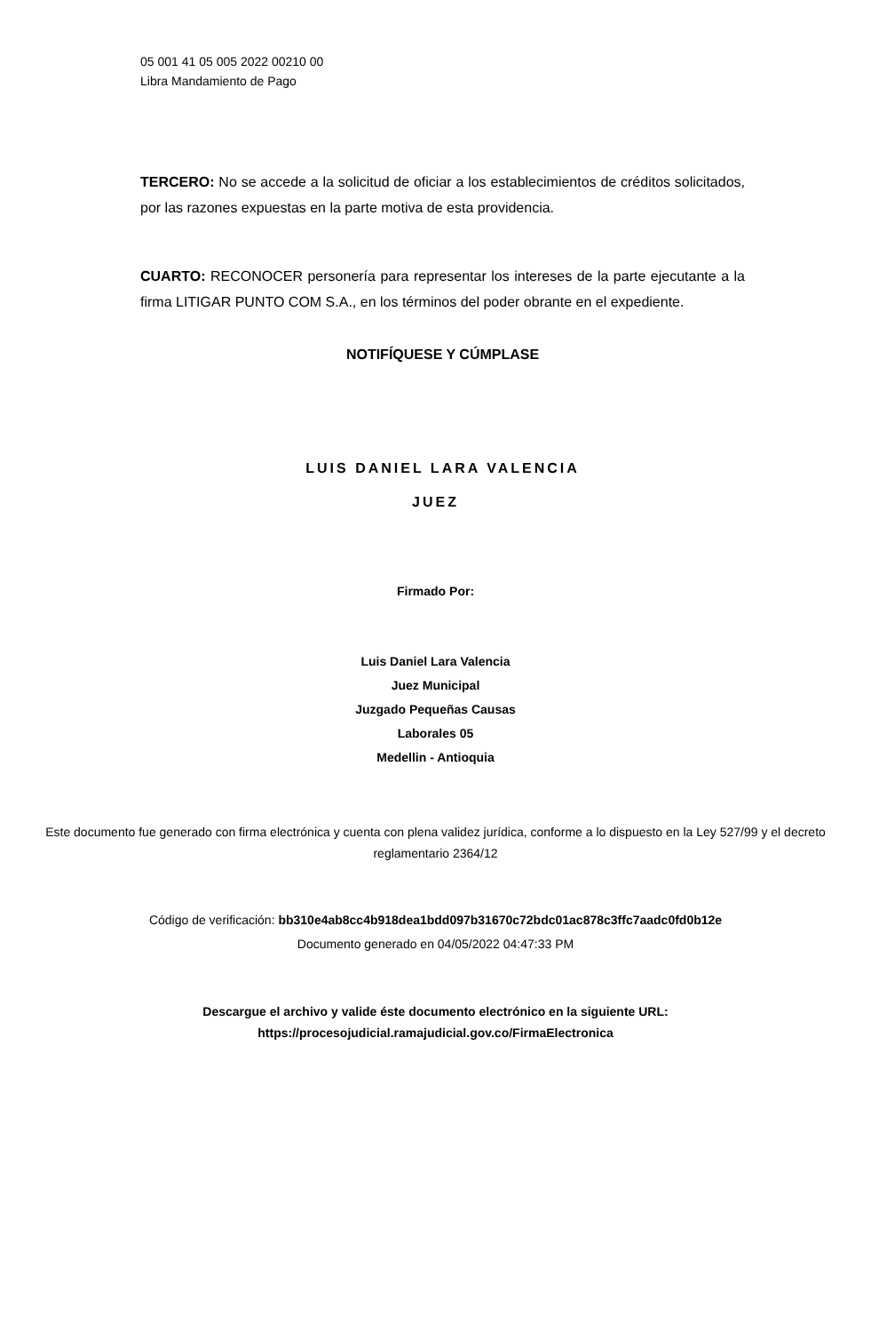05 001 41 05 005 2022 00210 00
Libra Mandamiento de Pago
TERCERO: No se accede a la solicitud de oficiar a los establecimientos de créditos solicitados, por las razones expuestas en la parte motiva de esta providencia.
CUARTO: RECONOCER personería para representar los intereses de la parte ejecutante a la firma LITIGAR PUNTO COM S.A., en los términos del poder obrante en el expediente.
NOTIFÍQUESE Y CÚMPLASE
LUIS DANIEL LARA VALENCIA
JUEZ
Firmado Por:
Luis Daniel Lara Valencia
Juez Municipal
Juzgado Pequeñas Causas
Laborales 05
Medellin - Antioquia
Este documento fue generado con firma electrónica y cuenta con plena validez jurídica, conforme a lo dispuesto en la Ley 527/99 y el decreto reglamentario 2364/12
Código de verificación: bb310e4ab8cc4b918dea1bdd097b31670c72bdc01ac878c3ffc7aadc0fd0b12e
Documento generado en 04/05/2022 04:47:33 PM
Descargue el archivo y valide éste documento electrónico en la siguiente URL:
https://procesojudicial.ramajudicial.gov.co/FirmaElectronica